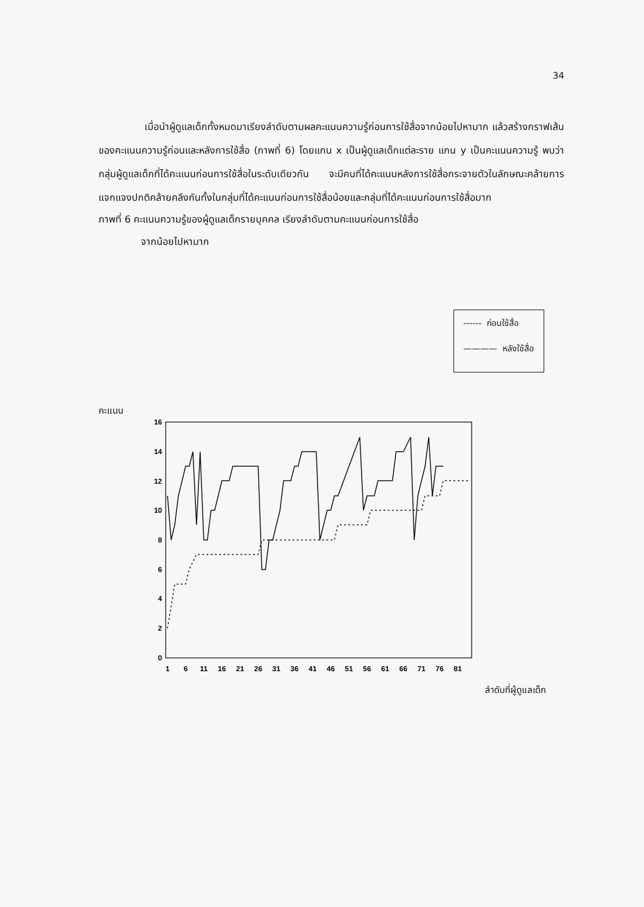34
เมื่อนำผู้ดูแลเด็กทั้งหมดมาเรียงลำดับตามผลคะแนนความรู้ก่อนการใช้สื่อจากน้อยไปหามาก แล้วสร้างกราฟเส้นของคะแนนความรู้ก่อนและหลังการใช้สื่อ (ภาพที่ 6) โดยแกน x เป็นผู้ดูแลเด็กแต่ละราย แกน y เป็นคะแนนความรู้ พบว่า กลุ่มผู้ดูแลเด็กที่ได้คะแนนก่อนการใช้สื่อในระดับเดียวกัน จะมีคนที่ได้คะแนนหลังการใช้สื่อกระจายตัวในลักษณะคล้ายการแจกแจงปกติคล้ายคลึงกันทั้งในกลุ่มที่ได้คะแนนก่อนการใช้สื่อน้อยและกลุ่มที่ได้คะแนนก่อนการใช้สื่อมาก
ภาพที่ 6 คะแนนความรู้ของผู้ดูแลเด็กรายบุคคล เรียงลำดับตามคะแนนก่อนการใช้สื่อ
จากน้อยไปหามาก
------ ก่อนใช้สื่อ
———— หลังใช้สื่อ
คะแนน
0
2
4
6
8
10
12
14
16
1
6
11
16
21
26
31
36
41
46
51
56
61
66
71
76
81
ลำดับที่ผู้ดูแลเด็ก